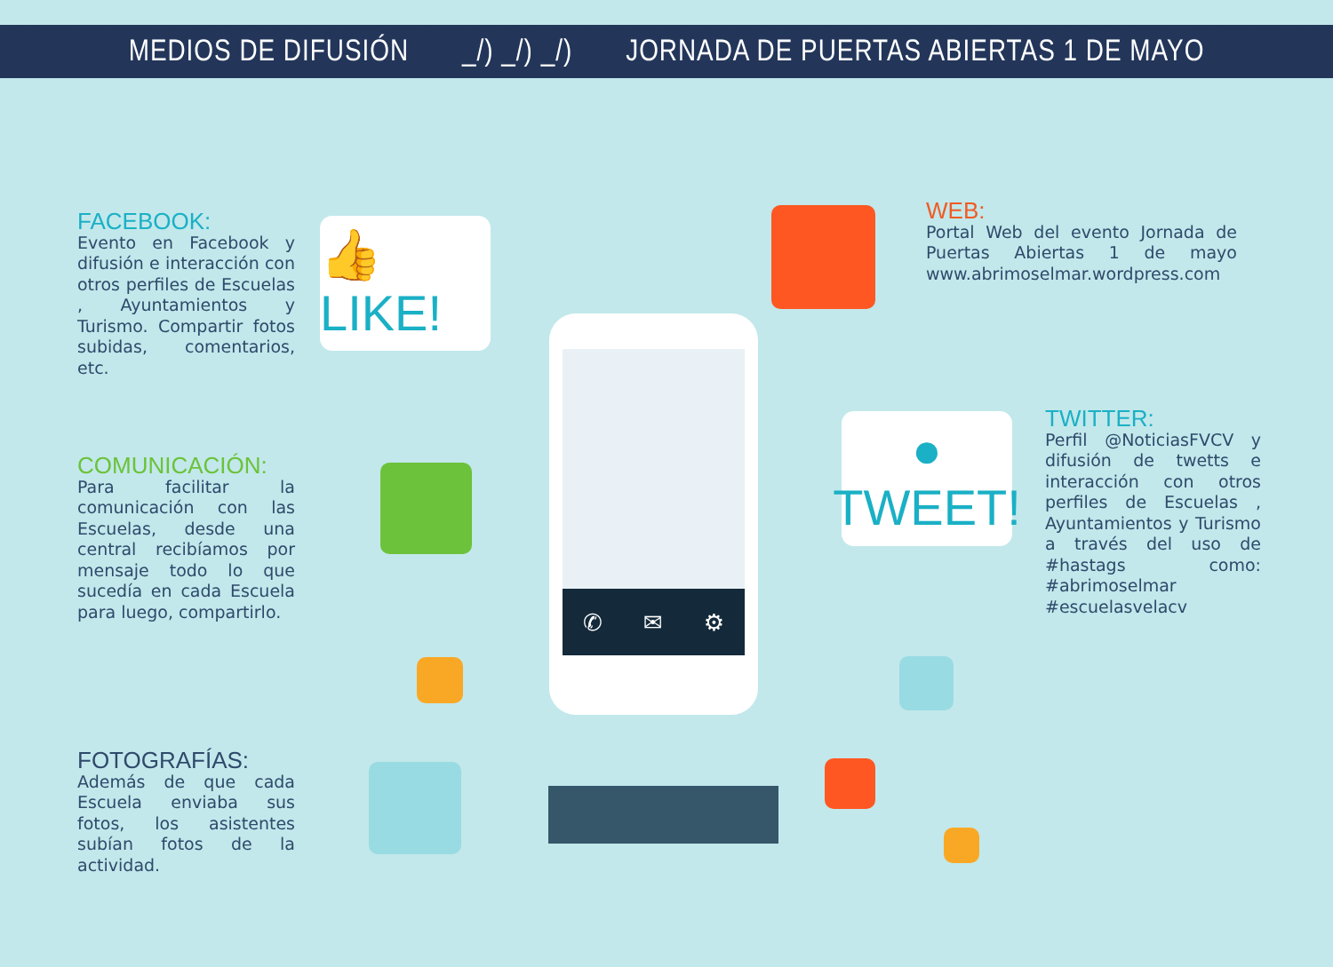MEDIOS DE DIFUSIÓN _/) _/) _/) JORNADA DE PUERTAS ABIERTAS 1 DE MAYO
FACEBOOK:
Evento en Facebook y difusión e interacción con otros perfiles de Escuelas , Ayuntamientos y Turismo. Compartir fotos subidas, comentarios, etc.
COMUNICACIÓN:
Para facilitar la comunicación con las Escuelas, desde una central recibíamos por mensaje todo lo que sucedía en cada Escuela para luego, compartirlo.
FOTOGRAFÍAS:
Además de que cada Escuela enviaba sus fotos, los asistentes subían fotos de la actividad.
WEB:
Portal Web del evento Jornada de Puertas Abiertas 1 de mayo www.abrimoselmar.wordpress.com
TWITTER:
Perfil @NoticiasFVCV y difusión de twetts e interacción con otros perfiles de Escuelas , Ayuntamientos y Turismo a través del uso de #hastags como: #abrimoselmar #escuelasvelacv
👍 LIKE!
●
TWEET!
✆ ✉ ⚙